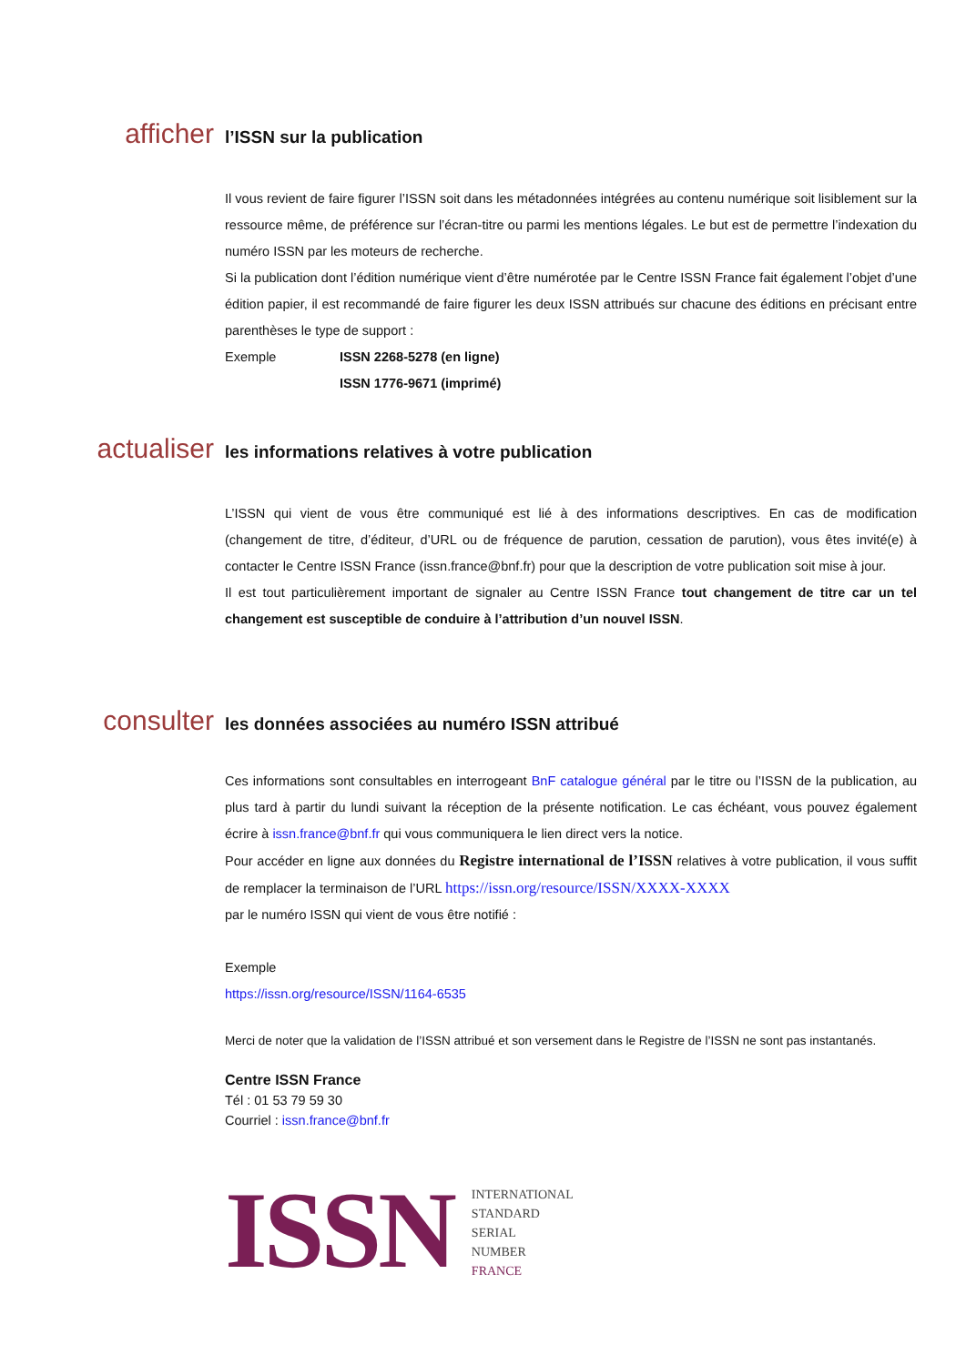afficher
l’ISSN sur la publication
Il vous revient de faire figurer l’ISSN soit dans les métadonnées intégrées au contenu numérique soit lisiblement sur la ressource même, de préférence sur l’écran-titre ou parmi les mentions légales. Le but est de permettre l’indexation du numéro ISSN par les moteurs de recherche.
Si la publication dont l’édition numérique vient d’être numérotée par le Centre ISSN France fait également l’objet d’une édition papier, il est recommandé de faire figurer les deux ISSN attribués sur chacune des éditions en précisant entre parenthèses le type de support :
Exemple ISSN 2268-5278 (en ligne)
ISSN 1776-9671 (imprimé)
actualiser
les informations relatives à votre publication
L’ISSN qui vient de vous être communiqué est lié à des informations descriptives. En cas de modification (changement de titre, d’éditeur, d’URL ou de fréquence de parution, cessation de parution), vous êtes invité(e) à contacter le Centre ISSN France (issn.france@bnf.fr) pour que la description de votre publication soit mise à jour.
Il est tout particulièrement important de signaler au Centre ISSN France tout changement de titre car un tel changement est susceptible de conduire à l’attribution d’un nouvel ISSN.
consulter
les données associées au numéro ISSN attribué
Ces informations sont consultables en interrogeant BnF catalogue général par le titre ou l’ISSN de la publication, au plus tard à partir du lundi suivant la réception de la présente notification. Le cas échéant, vous pouvez également écrire à issn.france@bnf.fr qui vous communiquera le lien direct vers la notice.
Pour accéder en ligne aux données du Registre international de l’ISSN relatives à votre publication, il vous suffit de remplacer la terminaison de l’URL https://issn.org/resource/ISSN/XXXX-XXXX
par le numéro ISSN qui vient de vous être notifié :
Exemple
https://issn.org/resource/ISSN/1164-6535
Merci de noter que la validation de l’ISSN attribué et son versement dans le Registre de l’ISSN ne sont pas instantanés.
Centre ISSN France
Tél : 01 53 79 59 30
Courriel : issn.france@bnf.fr
ISSN
INTERNATIONAL
STANDARD
SERIAL
NUMBER
FRANCE